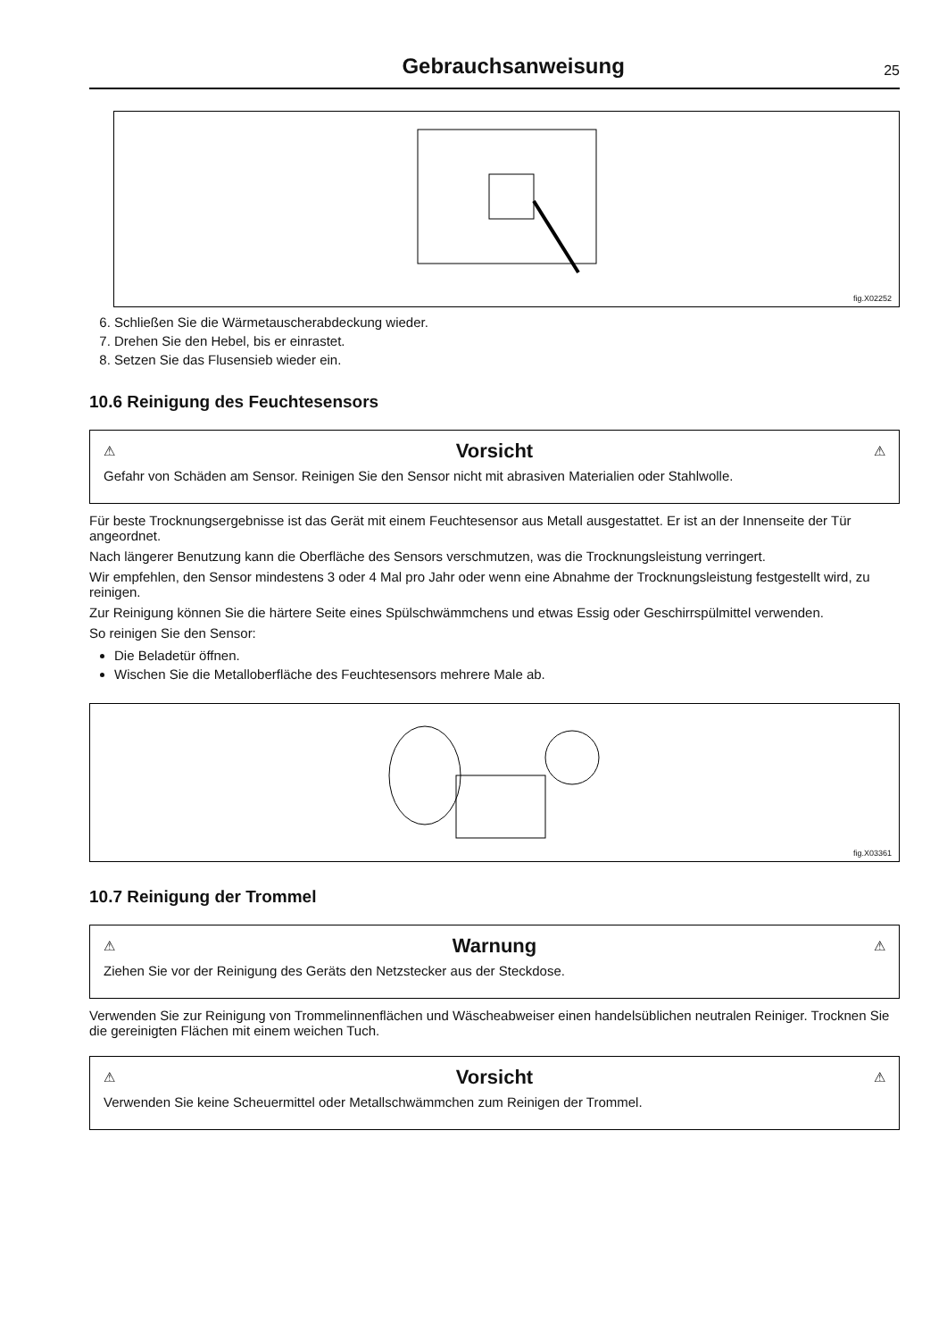Gebrauchsanweisung
25
fig.X02252
6. Schließen Sie die Wärmetauscherabdeckung wieder.
7. Drehen Sie den Hebel, bis er einrastet.
8. Setzen Sie das Flusensieb wieder ein.
10.6 Reinigung des Feuchtesensors
⚠ Vorsicht ⚠
Gefahr von Schäden am Sensor. Reinigen Sie den Sensor nicht mit abrasiven Materialien oder Stahlwolle.
Für beste Trocknungsergebnisse ist das Gerät mit einem Feuchtesensor aus Metall ausgestattet. Er ist an der Innenseite der Tür angeordnet.
Nach längerer Benutzung kann die Oberfläche des Sensors verschmutzen, was die Trocknungsleistung verringert.
Wir empfehlen, den Sensor mindestens 3 oder 4 Mal pro Jahr oder wenn eine Abnahme der Trocknungsleistung festgestellt wird, zu reinigen.
Zur Reinigung können Sie die härtere Seite eines Spülschwämmchens und etwas Essig oder Geschirrspülmittel verwenden.
So reinigen Sie den Sensor:
Die Beladetür öffnen.
Wischen Sie die Metalloberfläche des Feuchtesensors mehrere Male ab.
fig.X03361
10.7 Reinigung der Trommel
⚠ Warnung ⚠
Ziehen Sie vor der Reinigung des Geräts den Netzstecker aus der Steckdose.
Verwenden Sie zur Reinigung von Trommelinnenflächen und Wäscheabweiser einen handelsüblichen neutralen Reiniger. Trocknen Sie die gereinigten Flächen mit einem weichen Tuch.
⚠ Vorsicht ⚠
Verwenden Sie keine Scheuermittel oder Metallschwämmchen zum Reinigen der Trommel.